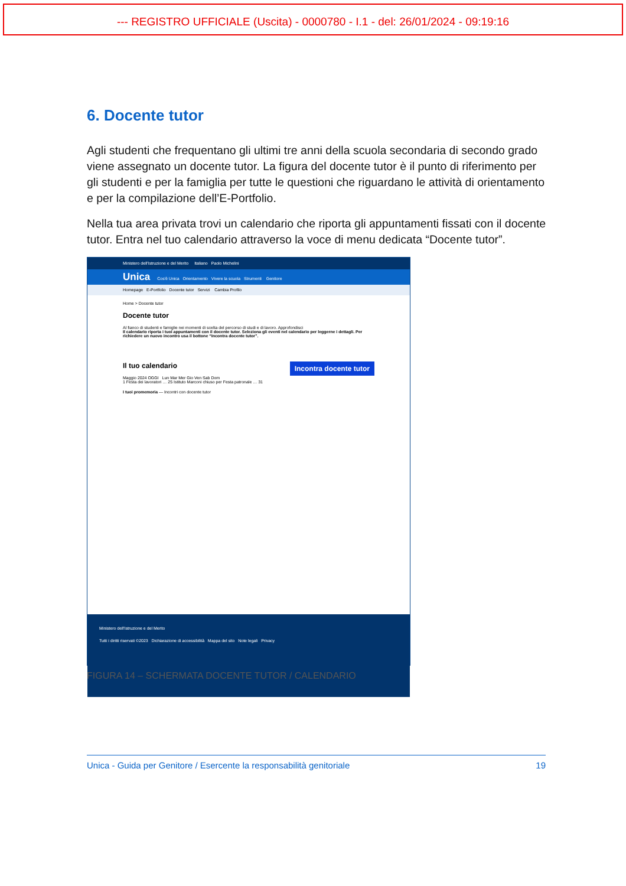--- REGISTRO UFFICIALE (Uscita) - 0000780 - I.1 - del: 26/01/2024 - 09:19:16
6. Docente tutor
Agli studenti che frequentano gli ultimi tre anni della scuola secondaria di secondo grado viene assegnato un docente tutor. La figura del docente tutor è il punto di riferimento per gli studenti e per la famiglia per tutte le questioni che riguardano le attività di orientamento e per la compilazione dell’E-Portfolio.
Nella tua area privata trovi un calendario che riporta gli appuntamenti fissati con il docente tutor. Entra nel tuo calendario attraverso la voce di menu dedicata “Docente tutor”.
Ministero dell'Istruzione e del Merito Italiano Paolo Michelini
Unica Cos'è Unica Orientamento Vivere la scuola Strumenti Genitore
Homepage E-Portfolio Docente tutor Servizi Cambia Profilo
Home > Docente tutor
Docente tutor
Al fianco di studenti e famiglie nei momenti di scelta del percorso di studi e di lavoro. Approfondisci
Il calendario riporta i tuoi appuntamenti con il docente tutor. Seleziona gli eventi nel calendario per leggerne i dettagli. Per richiedere un nuovo incontro usa il bottone “Incontra docente tutor”.
Il tuo calendario Incontra docente tutor
Maggio 2024 OGGI Lun Mar Mer Gio Ven Sab Dom
1 Festa dei lavoratori … 25 Istituto Marconi chiuso per Festa patronale … 31
I tuoi promemoria — Incontri con docente tutor
Ministero dell'Istruzione e del Merito
Tutti i diritti riservati ©2023 Dichiarazione di accessibilità Mappa del sito Note legali Privacy
FIGURA 14 – SCHERMATA DOCENTE TUTOR / CALENDARIO
Unica - Guida per Genitore / Esercente la responsabilità genitoriale 19